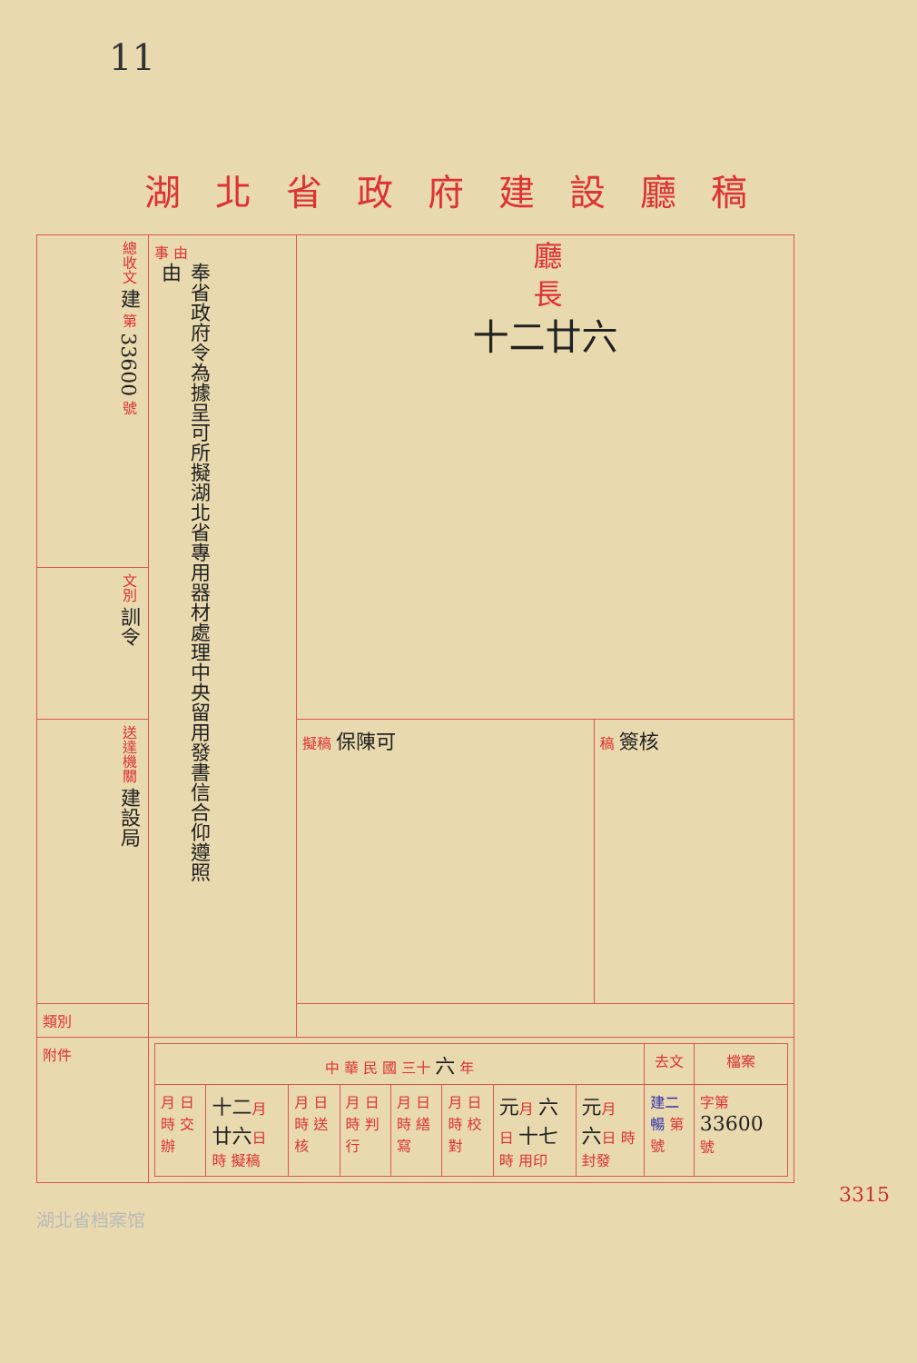11
湖北省政府建設廳稿
| 總收文 建 第 33600 號 | 事 由 奉省政府令為據呈可所擬湖北省專用器材處理中央留用發書信合仰遵照由 | 廳 長 十二廿六 | |
| 文別 訓令 | | | |
| 送達機關 建設局 | | 擬稿 保陳可 | 稿 簽核 |
| 類別 | | | |
| 附件 | / 中 華 民 國 三十 六 年 / / / / / / / / 去文 / 檔案 / / --- / --- / --- / --- / --- / --- / --- / --- / --- / --- / / 月 日 時 交辦 / 十二 月 廿六 日 時 擬稿 / 月 日 時 送核 / 月 日 時 判行 / 月 日 時 繕寫 / 月 日 時 校對 / 元 月 六 日 十七 時 用印 / 元 月 六 日 時 封發 / 建二暢 第 號 / 字第 33600 號 / | | |
3315
湖北省档案馆